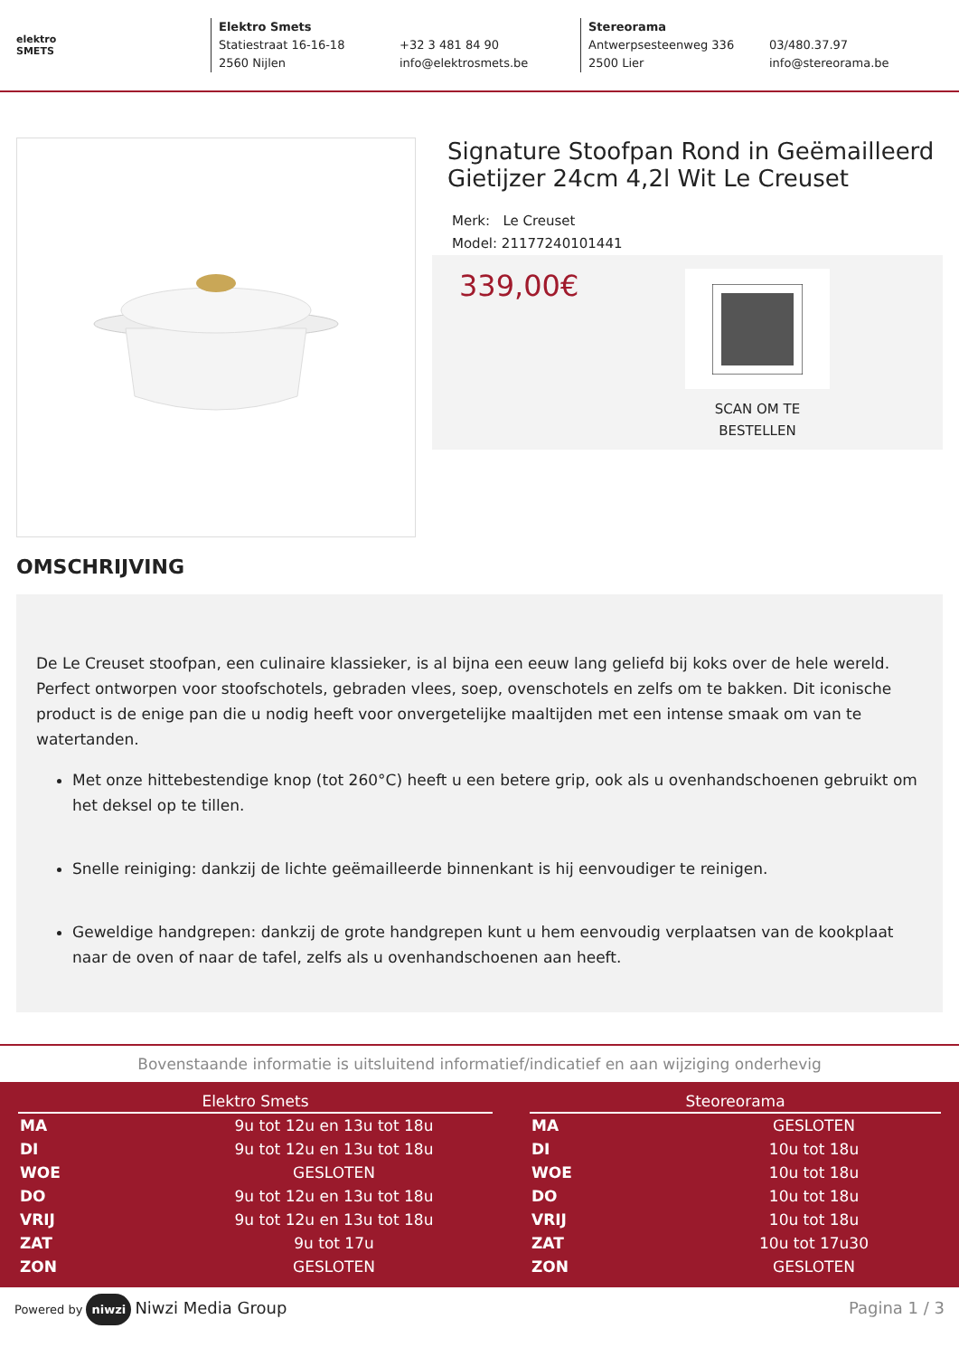elektro
SMETS
Elektro Smets
Statiestraat 16-16-18
2560 Nijlen
+32 3 481 84 90
info@elektrosmets.be
Stereorama
Antwerpsesteenweg 336
2500 Lier
03/480.37.97
info@stereorama.be
Signature Stoofpan Rond in Geëmailleerd Gietijzer 24cm 4,2l Wit Le Creuset
Merk: Le Creuset
Model: 21177240101441
339,00€
SCAN OM TE
BESTELLEN
OMSCHRIJVING
De Le Creuset stoofpan, een culinaire klassieker, is al bijna een eeuw lang geliefd bij koks over de hele wereld. Perfect ontworpen voor stoofschotels, gebraden vlees, soep, ovenschotels en zelfs om te bakken. Dit iconische product is de enige pan die u nodig heeft voor onvergetelijke maaltijden met een intense smaak om van te watertanden.
Met onze hittebestendige knop (tot 260°C) heeft u een betere grip, ook als u ovenhandschoenen gebruikt om het deksel op te tillen.
Snelle reiniging: dankzij de lichte geëmailleerde binnenkant is hij eenvoudiger te reinigen.
Geweldige handgrepen: dankzij de grote handgrepen kunt u hem eenvoudig verplaatsen van de kookplaat naar de oven of naar de tafel, zelfs als u ovenhandschoenen aan heeft.
Bovenstaande informatie is uitsluitend informatief/indicatief en aan wijziging onderhevig
| Elektro Smets | |
| --- | --- |
| MA | 9u tot 12u en 13u tot 18u |
| DI | 9u tot 12u en 13u tot 18u |
| WOE | GESLOTEN |
| DO | 9u tot 12u en 13u tot 18u |
| VRIJ | 9u tot 12u en 13u tot 18u |
| ZAT | 9u tot 17u |
| ZON | GESLOTEN |
| Steoreorama | |
| --- | --- |
| MA | GESLOTEN |
| DI | 10u tot 18u |
| WOE | 10u tot 18u |
| DO | 10u tot 18u |
| VRIJ | 10u tot 18u |
| ZAT | 10u tot 17u30 |
| ZON | GESLOTEN |
Powered by niwzi Niwzi Media Group
Pagina 1 / 3